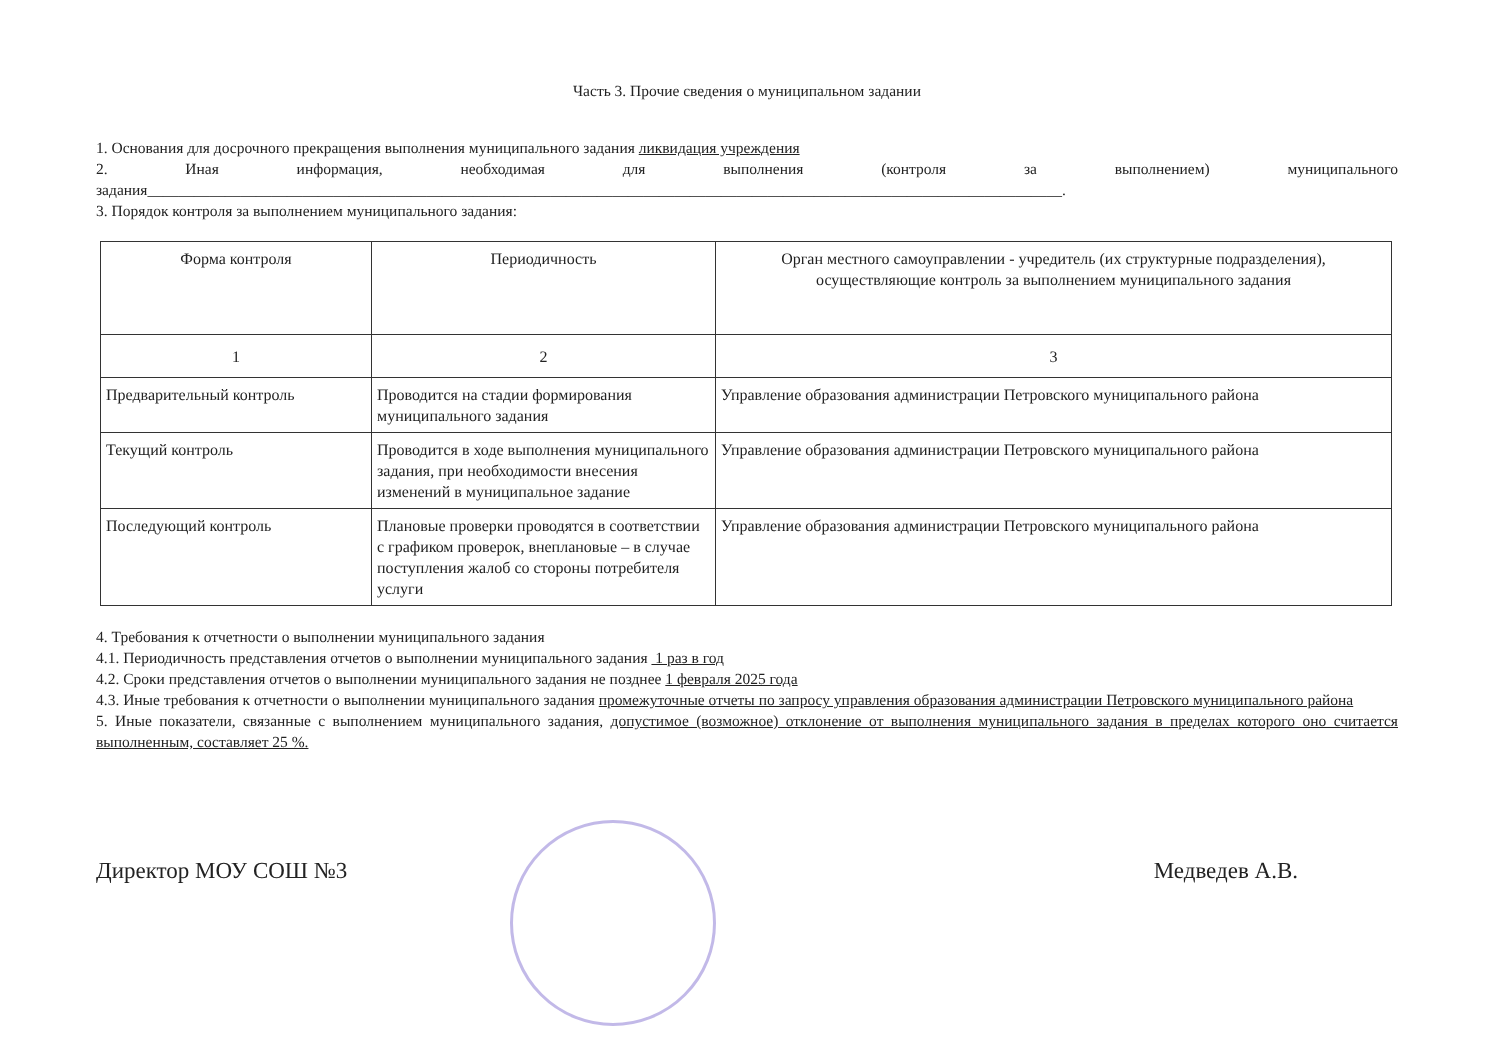Часть 3. Прочие сведения о муниципальном задании
1. Основания для досрочного прекращения выполнения муниципального задания ликвидация учреждения
2. Иная информация, необходимая для выполнения (контроля за выполнением) муниципального задания______________________________________________________________________________________________________________________.
3. Порядок контроля за выполнением муниципального задания:
| Форма контроля | Периодичность | Орган местного самоуправлении - учредитель (их структурные подразделения), осуществляющие контроль за выполнением муниципального задания |
| --- | --- | --- |
| 1 | 2 | 3 |
| Предварительный контроль | Проводится на стадии формирования муниципального задания | Управление образования администрации Петровского муниципального района |
| Текущий контроль | Проводится в ходе выполнения муниципального задания, при необходимости внесения изменений в муниципальное задание | Управление образования администрации Петровского муниципального района |
| Последующий контроль | Плановые проверки проводятся в соответствии с графиком проверок, внеплановые – в случае поступления жалоб со стороны потребителя услуги | Управление образования администрации Петровского муниципального района |
4. Требования к отчетности о выполнении муниципального задания
4.1. Периодичность представления отчетов о выполнении муниципального задания 1 раз в год
4.2. Сроки представления отчетов о выполнении муниципального задания не позднее 1 февраля 2025 года
4.3. Иные требования к отчетности о выполнении муниципального задания промежуточные отчеты по запросу управления образования администрации Петровского муниципального района
5. Иные показатели, связанные с выполнением муниципального задания, допустимое (возможное) отклонение от выполнения муниципального задания в пределах которого оно считается выполненным, составляет 25 %.
Директор МОУ СОШ №3 Медведев А.В.